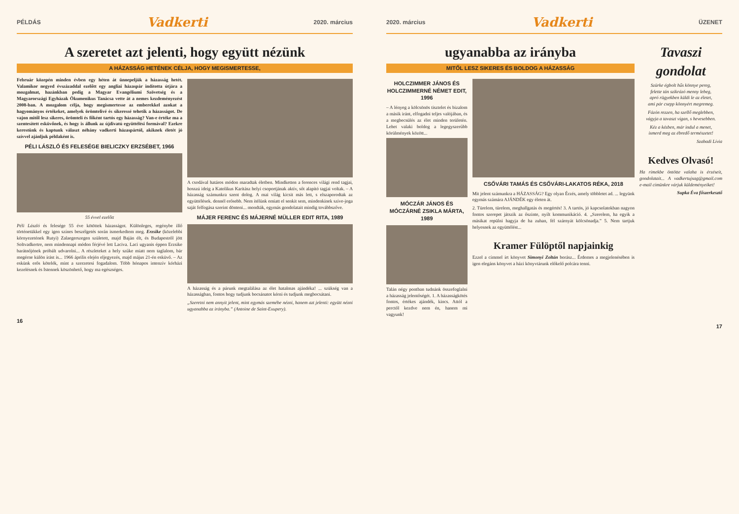PÉLDÁS Vadkerti 2020. március
A szeretet azt jelenti, hogy együtt nézünk
A HÁZASSÁG HETÉNEK CÉLJA, HOGY MEGISMERTESSE,
Február közepén minden évben egy héten át ünnepeljük a házasság hetét. Valamikor negyed évszázaddal ezelőtt egy angliai házaspár indította útjára a mozgalmat, hazánkban pedig a Magyar Evangéliumi Szövetség és a Magyarországi Egyházak Ökumenikus Tanácsa vette át a nemes kezdeményezést 2008-ban. A mozgalom célja, hogy megismertesse az emberekkel azokat a hagyományos értékeket, amelyek örömtelivé és sikeressé tehetik a házasságot. De vajon mitől lesz sikeres, örömteli és főként tartós egy házasság? Van-e értéke ma a szentesített esküvőnek, és hogy is állunk az újdivatú együttélési formával? Ezekre kerestünk és kaptunk választ néhány vadkerti házaspártól, akiknek életét jó szívvel ajánljuk példaként is.
PÉLI LÁSZLÓ ÉS FELESÉGE BIELICZKY ERZSÉBET, 1966
55 évvel ezelőtt
Péli László és felesége 55 éve kötöttek házasságot. Különleges, regénybe illő történetükkel egy igen színes beszélgetés során ismerkedtem meg. Erzsike (közelebbi környezetének Rutyi) Zalaegerszegen született, majd Baján élt, és Budapestről jött Soltvadkertre, nem mindennapi módon férjévé lett Laciva. Laci ugyanis éppen Erzsike barátnőjének próbált udvarolni... A részleteket a hely szűke miatt nem taglalom, bár megérne külön írást is... 1966 április elején eljegyezés, majd május 21-én esküvő. – Az eskünk erős kötelék, mint a szerzetesi fogadalom. Több hónapos intenzív kórházi kezelésnek és Istennek köszönhető, hogy ma egészséges.
A csodával határos módon maradtak életben. Mindketten a ferences világi rend tagjai, hosszú ideig a Katolikus Karitász helyi csoportjának aktív, sőt alapító tagjai voltak. – A házasság számunkra szent dolog. A mai világ kicsit más lett, s elszaporodtak az együttélések. dennél erősebb. Nem ítélünk emiatt el senkit sem, mindenkinek szíve-joga saját felfogása szerint dönteni... mondták, egymás gondolatait mindig továbbszőve.
MÁJER FERENC ÉS MÁJERNÉ MÜLLER EDIT RITA, 1989
A házasság és a párunk megtalálása az élet hatalmas ajándéka! ... szükség van a házasságban, fontos hogy tudjunk bocsánatot kérni és tudjunk megbocsátani.
„Szeretni nem annyit jelent, mint egymás szemébe nézni, hanem azt jelenti: együtt nézni ugyanabba az irányba.” (Antoine de Saint-Exupery).
16
2020. március Vadkerti ÜZENET
ugyanabba az irányba
MITŐL LESZ SIKERES ÉS BOLDOG A HÁZASSÁG
HOLCZIMMER JÁNOS ÉS HOLCZIMMERNÉ NÉMET EDIT, 1996
– A lényeg a kölcsönös tisztelet és bizalom a másik iránt, elfogadni teljes valójában, és a megbecsülés az élet minden területén. Lehet valaki boldog a legegyszerűbb körülmények között...
MÓCZÁR JÁNOS ÉS MÓCZÁRNÉ ZSIKLA MÁRTA, 1989
Talán négy pontban tudnánk összefoglalni a házasság jelentőségét. 1. A házasságkötés fontos, értékes ajándék, kincs. Attól a perctől kezdve nem én, hanem mi vagyunk!
CSŐVÁRI TAMÁS ÉS CSŐVÁRI-LAKATOS RÉKA, 2018
Mit jelent számunkra a HÁZASSÁG? Egy olyan Érzés, amely többletet ad. ... legyünk egymás számára AJÁNDÉK egy életen át.
2. Türelem, türelem, meghallgatás és megértés! 3. A tartós, jó kapcsolatokban nagyon fontos szerepet játszik az őszinte, nyílt kommunikáció. 4. „Szerelem, ha egyik a másikat repülni hagyja de ha zuhan, fél szárnyát kölcsönadja.” 5. Nem tartjuk helyesnek az együttélést...
Kramer Fülöptől napjainkig
Ezzel a címmel írt könyvet Simonyi Zoltán borász... Érdemes a megjelenésében is igen elegáns könyvet a házi könyvtárunk előkelő polcára tenni.
Tavaszi gondolat
Szürke égbolt hűs könnye pereg,
felette tán szikrázó menny lebeg,
apró rügyekben küldi le az életet,
ami pár csepp könnyért megremeg.
Fázón rezzen, ha szellő meglebben,
vágyja a tavaszt vígan, s hevesebben.
Kéz a kézben, már indul a menet,
ismerd meg az ébredő természetet!
Szabadi Lívia
Kedves Olvasó!
Ha rímekbe öntötte valaha is érzéseit, gondolatait... A vadkertujsag@gmail.com e-mail címünkre várjuk küldeményeiket!
Supka Éva főszerkesztő
17